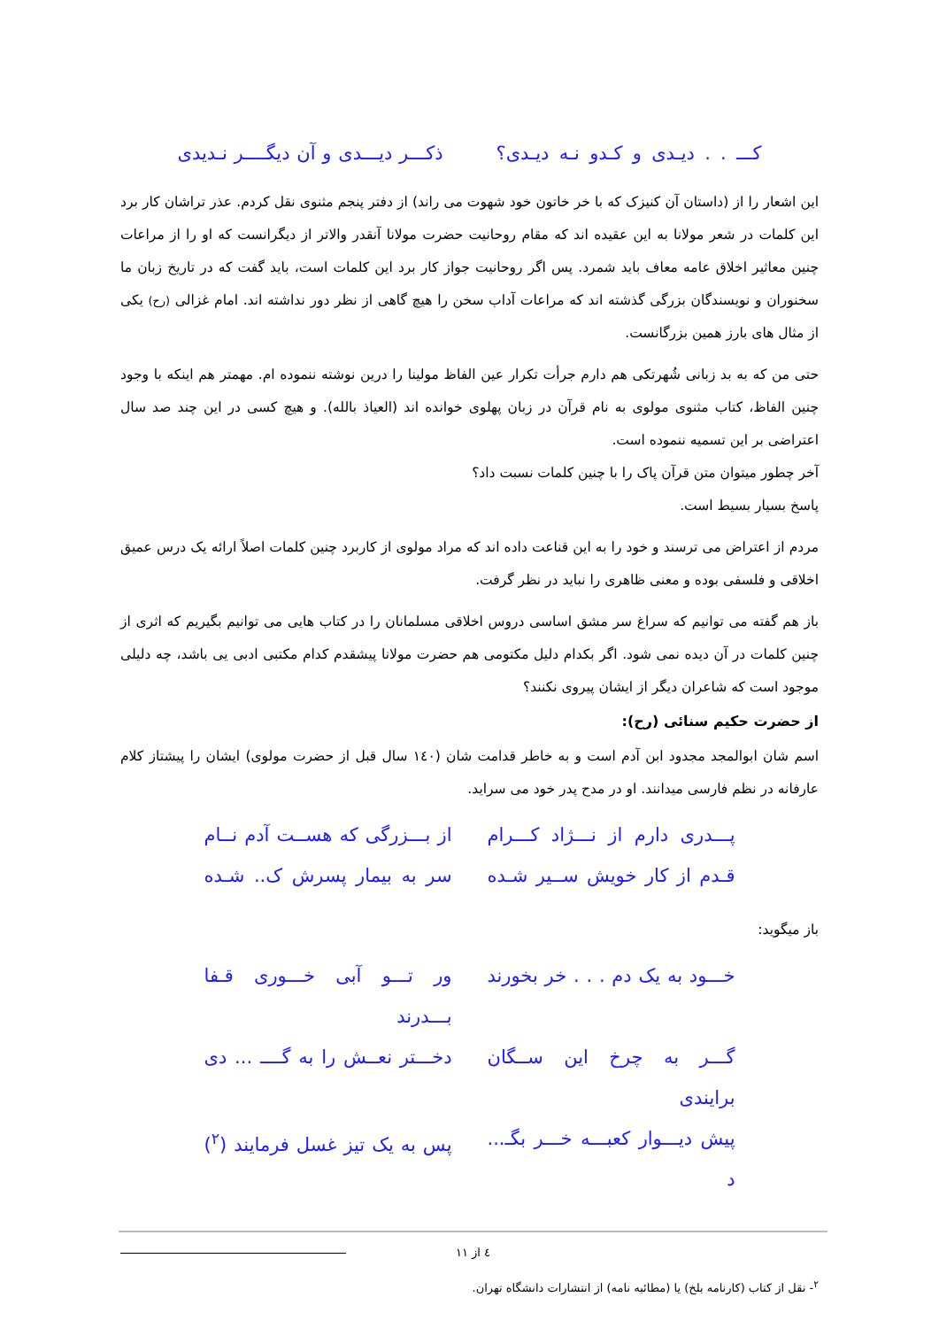کـــ . . دیـدی و کـدو نـه دیـدی؟
ذکـــر دیـــدی و آن دیگــــر نـدیدی
این اشعار را از (داستان آن کنیزک که با خر خاتون خود شهوت می راند) از دفتر پنجم مثنوی نقل کردم. عذر تراشان کار برد این کلمات در شعر مولانا به این عقیده اند که مقام روحانیت حضرت مولانا آنقدر والاتر از دیگرانست که او را از مراعات چنین معاثیر اخلاق عامه معاف باید شمرد. پس اگر روحانیت جواز کار برد این کلمات است، باید گفت که در تاریخ زبان ما سخنوران و نویسندگان بزرگی گذشته اند که مراعات آداب سخن را هیچ گاهی از نظر دور نداشته اند. امام غزالی (رح) یکی از مثال های بارز همین بزرگانست.
حتی من که به بد زبانی شُهرتکی هم دارم جرأت تکرار عین الفاظ مولینا را درین نوشته ننموده ام. مهمتر هم اینکه با وجود چنین الفاظ، کتاب مثنوی مولوی به نام قرآن در زبان پهلوی خوانده اند (العیاذ بالله). و هیچ کسی در این چند صد سال اعتراضی بر این تسمیه ننموده است.
آخر چطور میتوان متن قرآن پاک را با چنین کلمات نسبت داد؟
پاسخ بسیار بسیط است.
مردم از اعتراض می ترسند و خود را به این قناعت داده اند که مراد مولوی از کاربرد چنین کلمات اصلاً ارائه یک درس عمیق اخلاقی و فلسفی بوده و معنی ظاهری را نباید در نظر گرفت.
باز هم گفته می توانیم که سراغ سر مشق اساسی دروس اخلاقی مسلمانان را در کتاب هایی می توانیم بگیریم که اثری از چنین کلمات در آن دیده نمی شود. اگر بکدام دلیل مکتومی هم حضرت مولانا پیشقدم کدام مکتبی ادبی یی باشد، چه دلیلی موجود است که شاعران دیگر از ایشان پیروی نکنند؟
از حضرت حکیم سنائی (رح):
اسم شان ابوالمجد مجدود ابن آدم است و به خاطر قدامت شان (۱٤۰ سال قبل از حضرت مولوی) ایشان را پیشتاز کلام عارفانه در نظم فارسی میدانند. او در مدح پدر خود می سراید.
پـــدری دارم از نـــژاد کـــرام
از بـــزرگی که هســت آدم نــام
قـدم از کار خویش ســیر شـده
سر به بیمار پسرش ک.. شـده
باز میگوید:
خـــود به یک دم . . . خر بخورند
ور تـــو آبی خـــوری قـفا بـــدرند
گـــر به چرخ این ســگان برایندی
دخـــتر نعــش را به گــــ ... دی
پیش دیـــوار کعبـــه خـــر بگـ... د
پس به یک تیز غسل فرمایند (<sup>۲</sup>)
<sup>۲</sup>- نقل از کتاب (کارنامه بلخ) یا (مطائبه نامه) از انتشارات دانشگاه تهران.
٤ از ۱۱